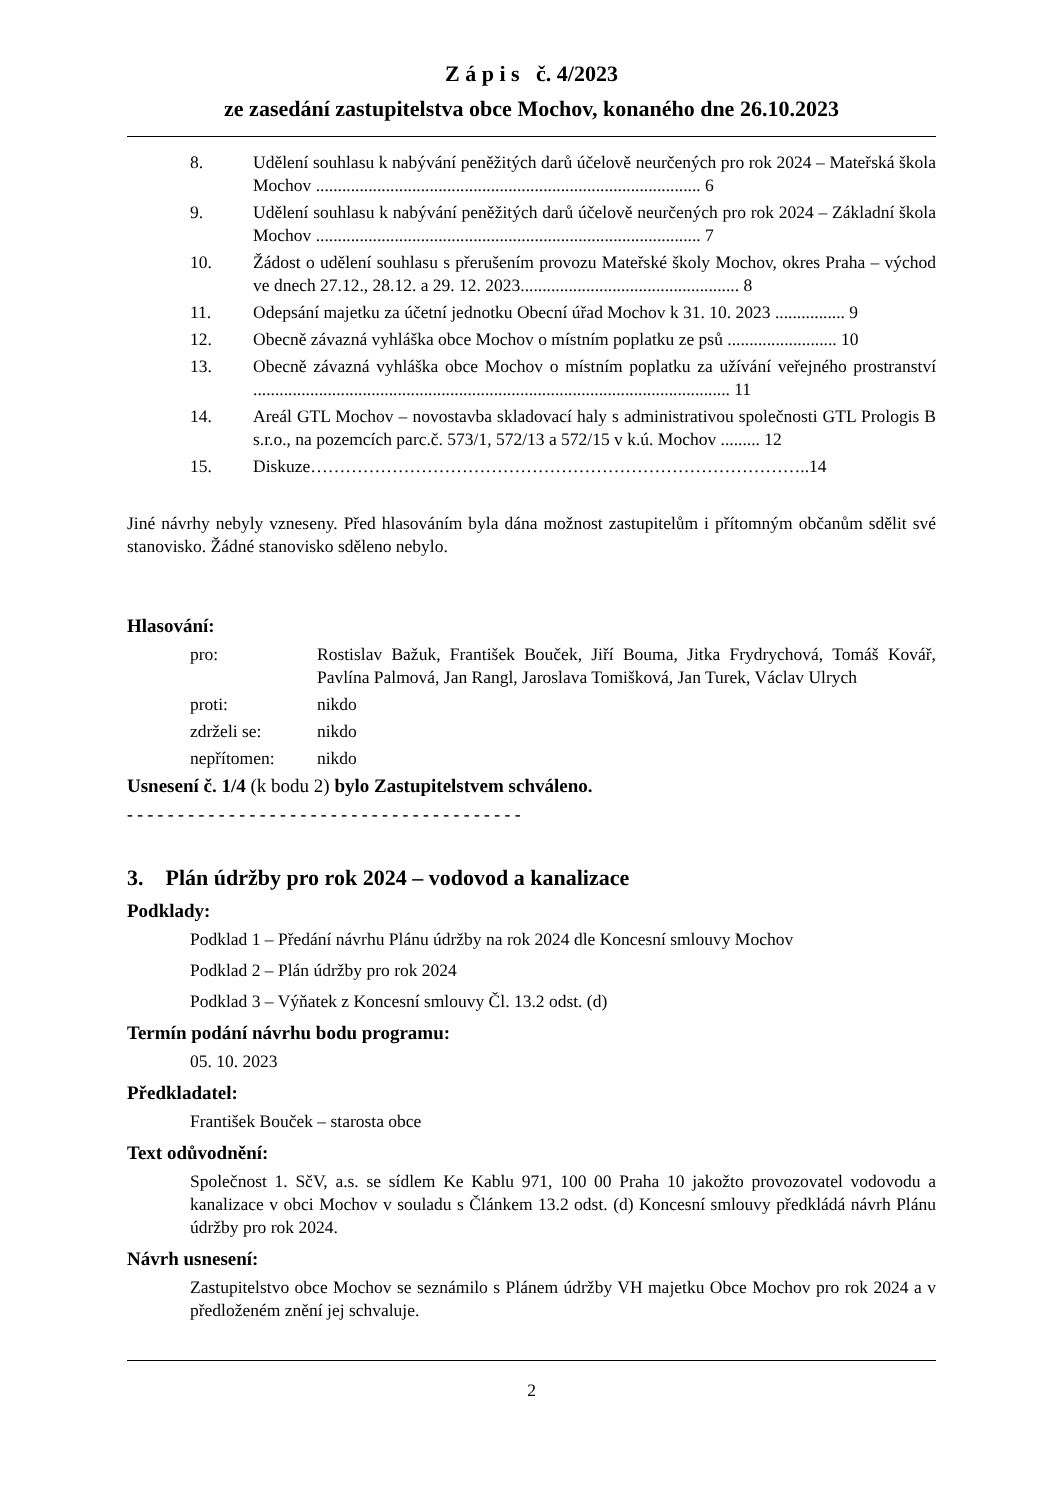Z á p i s č. 4/2023
ze zasedání zastupitelstva obce Mochov, konaného dne 26.10.2023
8. Udělení souhlasu k nabývání peněžitých darů účelově neurčených pro rok 2024 – Mateřská škola Mochov ........................................................................................ 6
9. Udělení souhlasu k nabývání peněžitých darů účelově neurčených pro rok 2024 – Základní škola Mochov ........................................................................................ 7
10. Žádost o udělení souhlasu s přerušením provozu Mateřské školy Mochov, okres Praha – východ ve dnech 27.12., 28.12. a 29. 12. 2023.................................................. 8
11. Odepsání majetku za účetní jednotku Obecní úřad Mochov k 31. 10. 2023 ................ 9
12. Obecně závazná vyhláška obce Mochov o místním poplatku ze psů ......................... 10
13. Obecně závazná vyhláška obce Mochov o místním poplatku za užívání veřejného prostranství ............................................................................................................. 11
14. Areál GTL Mochov – novostavba skladovací haly s administrativou společnosti GTL Prologis B s.r.o., na pozemcích parc.č. 573/1, 572/13 a 572/15 v k.ú. Mochov ......... 12
15. Diskuze…………………………………………………………………………..14
Jiné návrhy nebyly vzneseny. Před hlasováním byla dána možnost zastupitelům i přítomným občanům sdělit své stanovisko. Žádné stanovisko sděleno nebylo.
Hlasování:
pro: Rostislav Bažuk, František Bouček, Jiří Bouma, Jitka Frydrychová, Tomáš Kovář, Pavlína Palmová, Jan Rangl, Jaroslava Tomišková, Jan Turek, Václav Ulrych
proti: nikdo
zdrželi se: nikdo
nepřítomen: nikdo
Usnesení č. 1/4 (k bodu 2) bylo Zastupitelstvem schváleno.
- - - - - - - - - - - - - - - - - - - - - - - - - - - - - - - - - - - - - - -
3. Plán údržby pro rok 2024 – vodovod a kanalizace
Podklady:
Podklad 1 – Předání návrhu Plánu údržby na rok 2024 dle Koncesní smlouvy Mochov
Podklad 2 – Plán údržby pro rok 2024
Podklad 3 – Výňatek z Koncesní smlouvy Čl. 13.2 odst. (d)
Termín podání návrhu bodu programu:
05. 10. 2023
Předkladatel:
František Bouček – starosta obce
Text odůvodnění:
Společnost 1. SčV, a.s. se sídlem Ke Kablu 971, 100 00 Praha 10 jakožto provozovatel vodovodu a kanalizace v obci Mochov v souladu s Článkem 13.2 odst. (d) Koncesní smlouvy předkládá návrh Plánu údržby pro rok 2024.
Návrh usnesení:
Zastupitelstvo obce Mochov se seznámilo s Plánem údržby VH majetku Obce Mochov pro rok 2024 a v předloženém znění jej schvaluje.
2